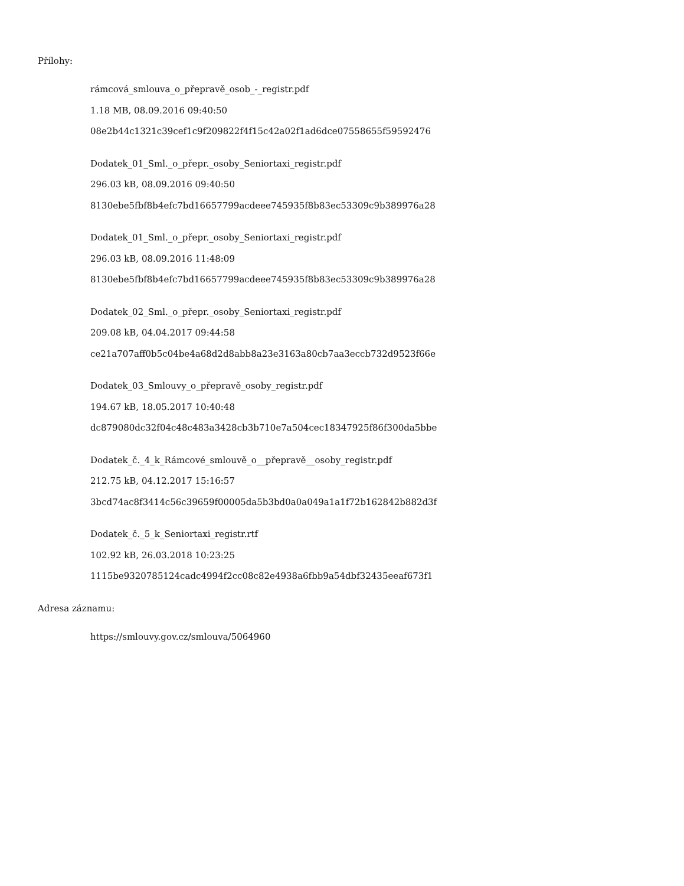Přílohy:
rámcová_smlouva_o_přepravě_osob_-_registr.pdf
1.18 MB, 08.09.2016 09:40:50
08e2b44c1321c39cef1c9f209822f4f15c42a02f1ad6dce07558655f59592476
Dodatek_01_Sml._o_přepr._osoby_Seniortaxi_registr.pdf
296.03 kB, 08.09.2016 09:40:50
8130ebe5fbf8b4efc7bd16657799acdeee745935f8b83ec53309c9b389976a28
Dodatek_01_Sml._o_přepr._osoby_Seniortaxi_registr.pdf
296.03 kB, 08.09.2016 11:48:09
8130ebe5fbf8b4efc7bd16657799acdeee745935f8b83ec53309c9b389976a28
Dodatek_02_Sml._o_přepr._osoby_Seniortaxi_registr.pdf
209.08 kB, 04.04.2017 09:44:58
ce21a707aff0b5c04be4a68d2d8abb8a23e3163a80cb7aa3eccb732d9523f66e
Dodatek_03_Smlouvy_o_přepravě_osoby_registr.pdf
194.67 kB, 18.05.2017 10:40:48
dc879080dc32f04c48c483a3428cb3b710e7a504cec18347925f86f300da5bbe
Dodatek_č._4_k_Rámcové_smlouvě_o__přepravě__osoby_registr.pdf
212.75 kB, 04.12.2017 15:16:57
3bcd74ac8f3414c56c39659f00005da5b3bd0a0a049a1a1f72b162842b882d3f
Dodatek_č._5_k_Seniortaxi_registr.rtf
102.92 kB, 26.03.2018 10:23:25
1115be9320785124cadc4994f2cc08c82e4938a6fbb9a54dbf32435eeaf673f1
Adresa záznamu:
https://smlouvy.gov.cz/smlouva/5064960